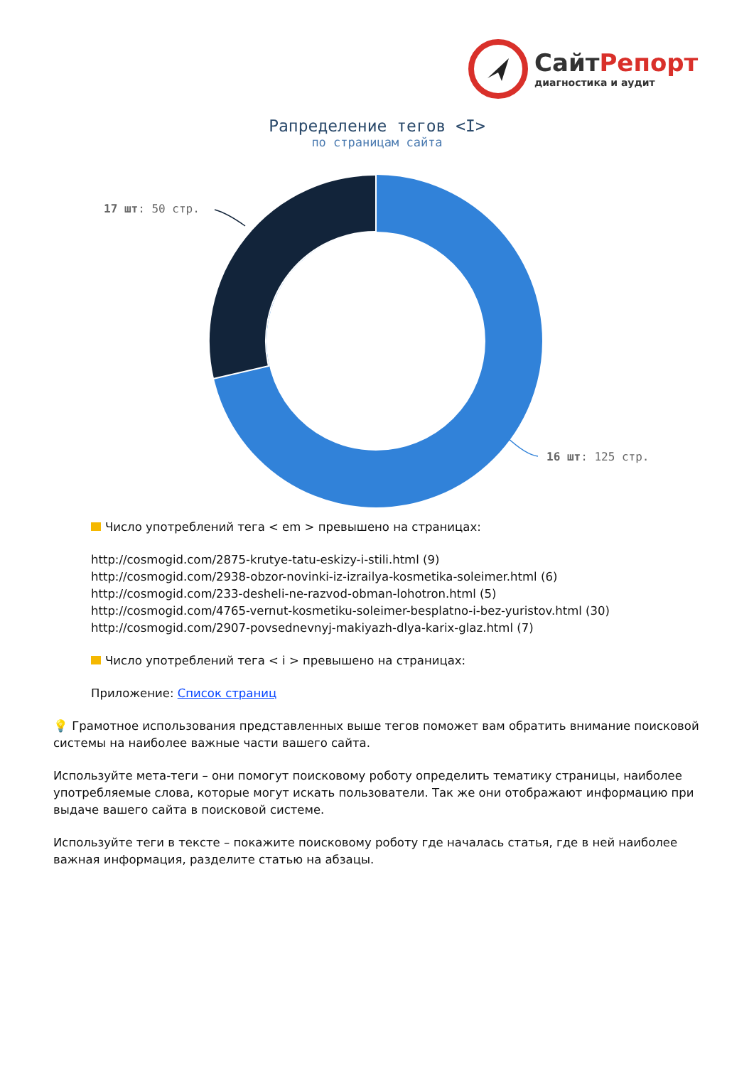СайтРепорт
диагностика и аудит
Рапределение тегов <I>
по страницам сайта
17 шт: 50 стр.
16 шт: 125 стр.
Число употреблений тега < em > превышено на страницах:
http://cosmogid.com/2875-krutye-tatu-eskizy-i-stili.html (9)
http://cosmogid.com/2938-obzor-novinki-iz-izrailya-kosmetika-soleimer.html (6)
http://cosmogid.com/233-desheli-ne-razvod-obman-lohotron.html (5)
http://cosmogid.com/4765-vernut-kosmetiku-soleimer-besplatno-i-bez-yuristov.html (30)
http://cosmogid.com/2907-povsednevnyj-makiyazh-dlya-karix-glaz.html (7)
Число употреблений тега < i > превышено на страницах:
Приложение: Список страниц
💡 Грамотное использования представленных выше тегов поможет вам обратить внимание поисковой системы на наиболее важные части вашего сайта.
Используйте мета-теги – они помогут поисковому роботу определить тематику страницы, наиболее употребляемые слова, которые могут искать пользователи. Так же они отображают информацию при выдаче вашего сайта в поисковой системе.
Используйте теги в тексте – покажите поисковому роботу где началась статья, где в ней наиболее важная информация, разделите статью на абзацы.